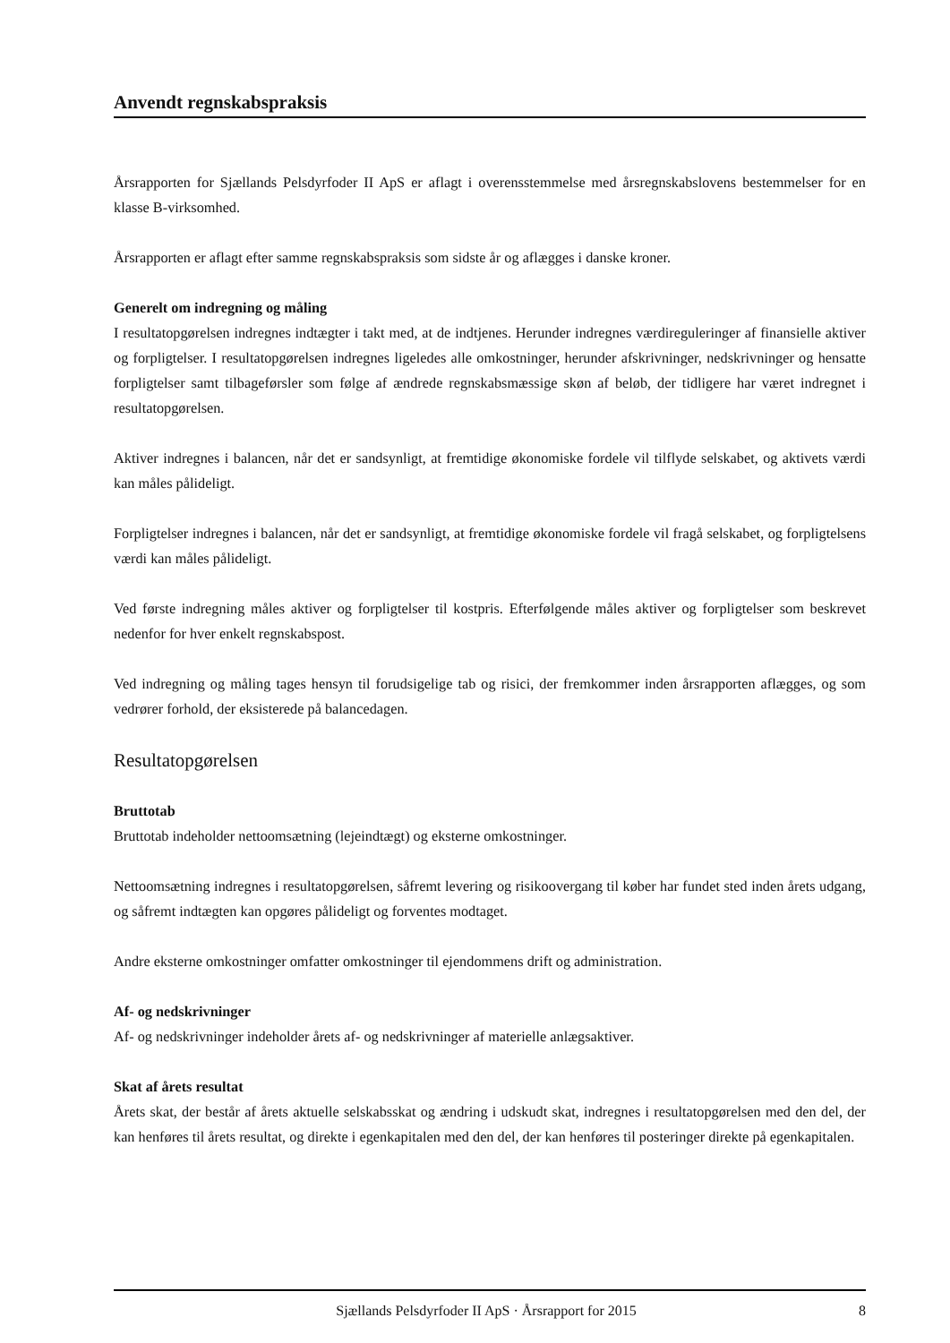Anvendt regnskabspraksis
Årsrapporten for Sjællands Pelsdyrfoder II ApS er aflagt i overensstemmelse med årsregnskabslovens bestemmelser for en klasse B-virksomhed.
Årsrapporten er aflagt efter samme regnskabspraksis som sidste år og aflægges i danske kroner.
Generelt om indregning og måling
I resultatopgørelsen indregnes indtægter i takt med, at de indtjenes. Herunder indregnes værdireguleringer af finansielle aktiver og forpligtelser. I resultatopgørelsen indregnes ligeledes alle omkostninger, herunder afskrivninger, nedskrivninger og hensatte forpligtelser samt tilbageførsler som følge af ændrede regnskabsmæssige skøn af beløb, der tidligere har været indregnet i resultatopgørelsen.
Aktiver indregnes i balancen, når det er sandsynligt, at fremtidige økonomiske fordele vil tilflyde selskabet, og aktivets værdi kan måles pålideligt.
Forpligtelser indregnes i balancen, når det er sandsynligt, at fremtidige økonomiske fordele vil fragå selskabet, og forpligtelsens værdi kan måles pålideligt.
Ved første indregning måles aktiver og forpligtelser til kostpris. Efterfølgende måles aktiver og forpligtelser som beskrevet nedenfor for hver enkelt regnskabspost.
Ved indregning og måling tages hensyn til forudsigelige tab og risici, der fremkommer inden årsrapporten aflægges, og som vedrører forhold, der eksisterede på balancedagen.
Resultatopgørelsen
Bruttotab
Bruttotab indeholder nettoomsætning (lejeindtægt) og eksterne omkostninger.
Nettoomsætning indregnes i resultatopgørelsen, såfremt levering og risikoovergang til køber har fundet sted inden årets udgang, og såfremt indtægten kan opgøres pålideligt og forventes modtaget.
Andre eksterne omkostninger omfatter omkostninger til ejendommens drift og administration.
Af- og nedskrivninger
Af- og nedskrivninger indeholder årets af- og nedskrivninger af materielle anlægsaktiver.
Skat af årets resultat
Årets skat, der består af årets aktuelle selskabsskat og ændring i udskudt skat, indregnes i resultatopgørelsen med den del, der kan henføres til årets resultat, og direkte i egenkapitalen med den del, der kan henføres til posteringer direkte på egenkapitalen.
Sjællands Pelsdyrfoder II ApS · Årsrapport for 2015 8